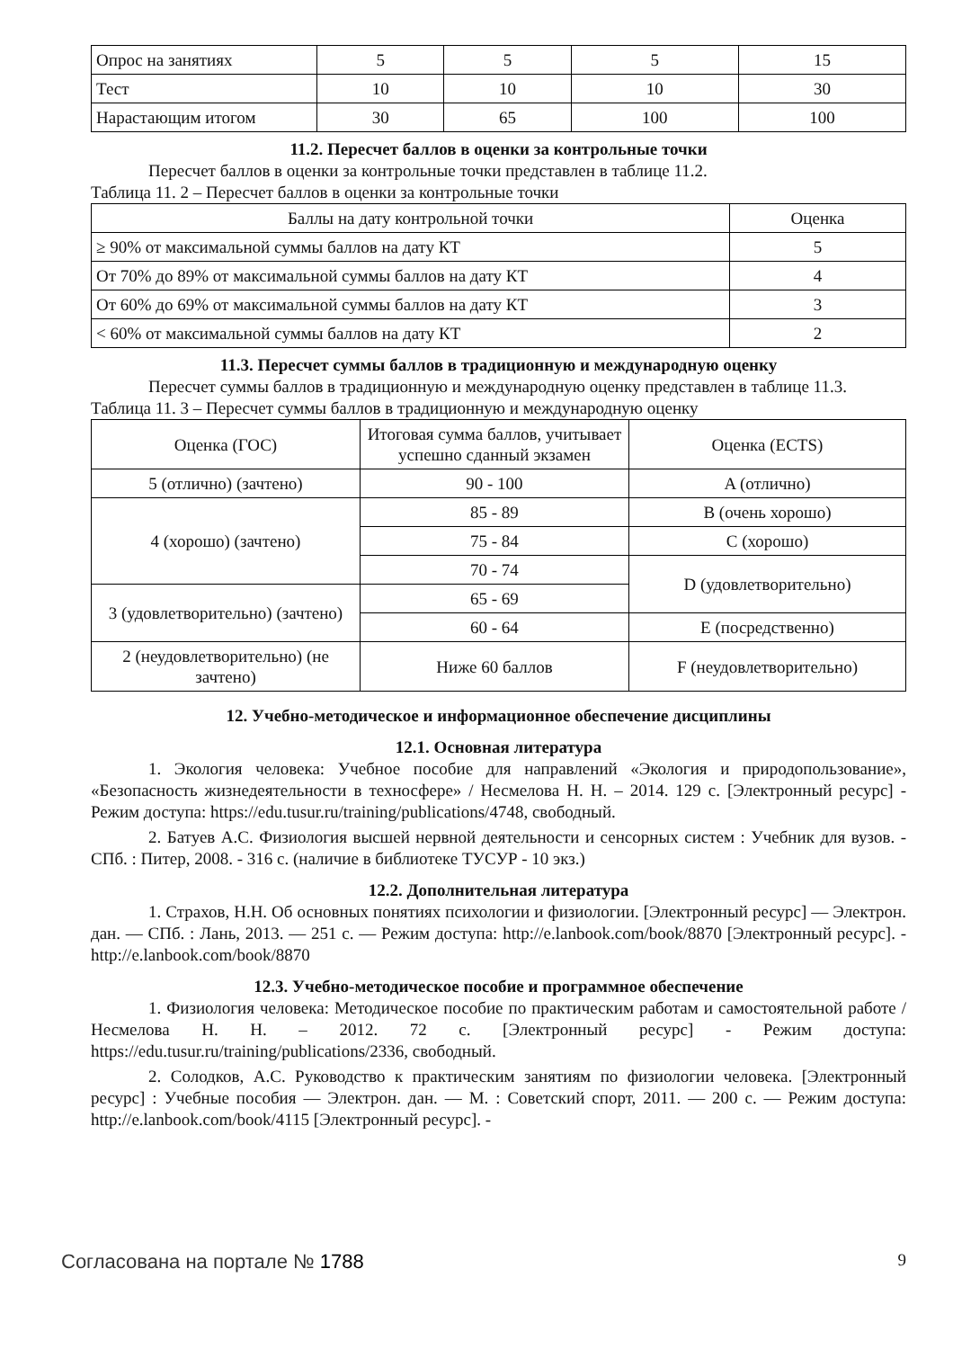| Опрос на занятиях | 5 | 5 | 5 | 15 |
| Тест | 10 | 10 | 10 | 30 |
| Нарастающим итогом | 30 | 65 | 100 | 100 |
11.2. Пересчет баллов в оценки за контрольные точки
Пересчет баллов в оценки за контрольные точки представлен в таблице 11.2.
Таблица 11. 2 – Пересчет баллов в оценки за контрольные точки
| Баллы на дату контрольной точки | Оценка |
| --- | --- |
| ≥ 90% от максимальной суммы баллов на дату КТ | 5 |
| От 70% до 89% от максимальной суммы баллов на дату КТ | 4 |
| От 60% до 69% от максимальной суммы баллов на дату КТ | 3 |
| < 60% от максимальной суммы баллов на дату КТ | 2 |
11.3. Пересчет суммы баллов в традиционную и международную оценку
Пересчет суммы баллов в традиционную и международную оценку представлен в таблице 11.3.
Таблица 11. 3 – Пересчет суммы баллов в традиционную и международную оценку
| Оценка (ГОС) | Итоговая сумма баллов, учитывает успешно сданный экзамен | Оценка (ECTS) |
| --- | --- | --- |
| 5 (отлично) (зачтено) | 90 - 100 | A (отлично) |
| 4 (хорошо) (зачтено) | 85 - 89 | B (очень хорошо) |
| | 75 - 84 | C (хорошо) |
| | 70 - 74 | D (удовлетворительно) |
| 3 (удовлетворительно) (зачтено) | 65 - 69 | |
| | 60 - 64 | E (посредственно) |
| 2 (неудовлетворительно) (не зачтено) | Ниже 60 баллов | F (неудовлетворительно) |
12. Учебно-методическое и информационное обеспечение дисциплины
12.1. Основная литература
1. Экология человека: Учебное пособие для направлений «Экология и природопользование», «Безопасность жизнедеятельности в техносфере» / Несмелова Н. Н. – 2014. 129 с. [Электронный ресурс] - Режим доступа: https://edu.tusur.ru/training/publications/4748, свободный.
2. Батуев А.С. Физиология высшей нервной деятельности и сенсорных систем : Учебник для вузов. - СПб. : Питер, 2008. - 316 с. (наличие в библиотеке ТУСУР - 10 экз.)
12.2. Дополнительная литература
1. Страхов, Н.Н. Об основных понятиях психологии и физиологии. [Электронный ресурс] — Электрон. дан. — СПб. : Лань, 2013. — 251 с. — Режим доступа: http://e.lanbook.com/book/8870 [Электронный ресурс]. - http://e.lanbook.com/book/8870
12.3. Учебно-методическое пособие и программное обеспечение
1. Физиология человека: Методическое пособие по практическим работам и самостоятельной работе / Несмелова Н. Н. – 2012. 72 с. [Электронный ресурс] - Режим доступа: https://edu.tusur.ru/training/publications/2336, свободный.
2. Солодков, А.С. Руководство к практическим занятиям по физиологии человека. [Электронный ресурс] : Учебные пособия — Электрон. дан. — М. : Советский спорт, 2011. — 200 с. — Режим доступа: http://e.lanbook.com/book/4115 [Электронный ресурс]. -
Согласована на портале № 1788 9